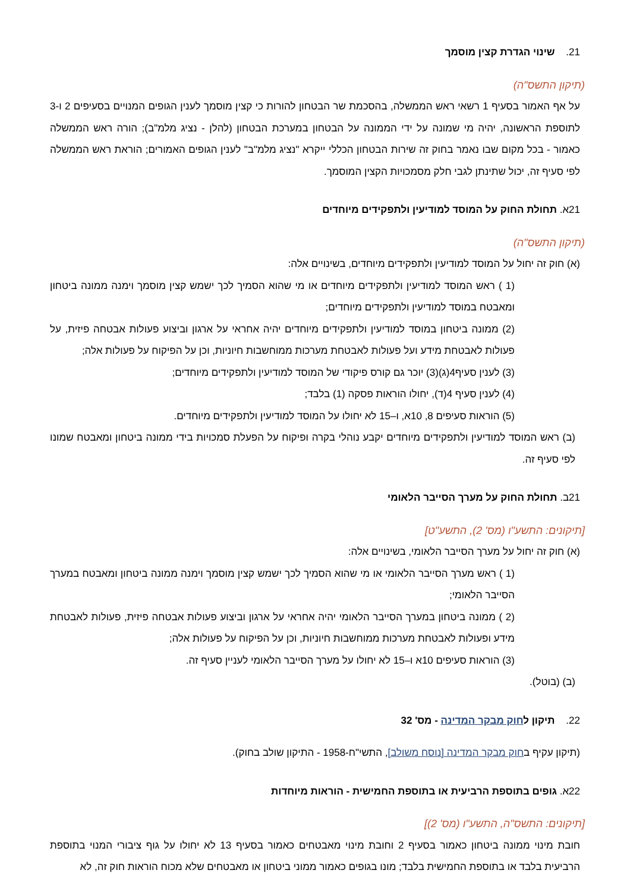21. שינוי הגדרת קצין מוסמך
(תיקון התשס"ה)
על אף האמור בסעיף 1 רשאי ראש הממשלה, בהסכמת שר הבטחון להורות כי קצין מוסמך לענין הגופים המנויים בסעיפים 2 ו-3 לתוספת הראשונה, יהיה מי שמונה על ידי הממונה על הבטחון במערכת הבטחון (להלן - נציג מלמ"ב); הורה ראש הממשלה כאמור - בכל מקום שבו נאמר בחוק זה שירות הבטחון הכללי ייקרא "נציג מלמ"ב" לענין הגופים האמורים; הוראת ראש הממשלה לפי סעיף זה, יכול שתינתן לגבי חלק מסמכויות הקצין המוסמך.
21א. תחולת החוק על המוסד למודיעין ולתפקידים מיוחדים
(תיקון התשס"ה)
(א) חוק זה יחול על המוסד למודיעין ולתפקידים מיוחדים, בשינויים אלה:
(1 ) ראש המוסד למודיעין ולתפקידים מיוחדים או מי שהוא הסמיך לכך ישמש קצין מוסמך וימנה ממונה ביטחון ומאבטח במוסד למודיעין ולתפקידים מיוחדים;
(2) ממונה ביטחון במוסד למודיעין ולתפקידים מיוחדים יהיה אחראי על ארגון וביצוע פעולות אבטחה פיזית, על פעולות לאבטחת מידע ועל פעולות לאבטחת מערכות ממוחשבות חיוניות, וכן על הפיקוח על פעולות אלה;
(3) לענין סעיף4(ג)(3) יוכר גם קורס פיקודי של המוסד למודיעין ולתפקידים מיוחדים;
(4) לענין סעיף 4(ד), יחולו הוראות פסקה (1) בלבד;
(5) הוראות סעיפים 8, 10א, ו–15 לא יחולו על המוסד למודיעין ולתפקידים מיוחדים.
(ב) ראש המוסד למודיעין ולתפקידים מיוחדים יקבע נוהלי בקרה ופיקוח על הפעלת סמכויות בידי ממונה ביטחון ומאבטח שמונו לפי סעיף זה.
21ב. תחולת החוק על מערך הסייבר הלאומי
[תיקונים: התשע"ו (מס' 2), התשע"ט]
(א) חוק זה יחול על מערך הסייבר הלאומי, בשינויים אלה:
(1 ) ראש מערך הסייבר הלאומי או מי שהוא הסמיך לכך ישמש קצין מוסמך וימנה ממונה ביטחון ומאבטח במערך הסייבר הלאומי;
(2 ) ממונה ביטחון במערך הסייבר הלאומי יהיה אחראי על ארגון וביצוע פעולות אבטחה פיזית, פעולות לאבטחת מידע ופעולות לאבטחת מערכות ממוחשבות חיוניות, וכן על הפיקוח על פעולות אלה;
(3) הוראות סעיפים 10א ו–15 לא יחולו על מערך הסייבר הלאומי לעניין סעיף זה.
(ב) (בוטל).
22. תיקון לחוק מבקר המדינה - מס' 32
(תיקון עקיף בחוק מבקר המדינה [נוסח משולב], התשי"ח-1958 - התיקון שולב בחוק).
22א. גופים בתוספת הרביעית או בתוספת החמישית - הוראות מיוחדות
[תיקונים: התשס"ה, התשע"ו (מס' 2)]
חובת מינוי ממונה ביטחון כאמור בסעיף 2 וחובת מינוי מאבטחים כאמור בסעיף 13 לא יחולו על גוף ציבורי המנוי בתוספת הרביעית בלבד או בתוספת החמישית בלבד; מונו בגופים כאמור ממוני ביטחון או מאבטחים שלא מכוח הוראות חוק זה, לא